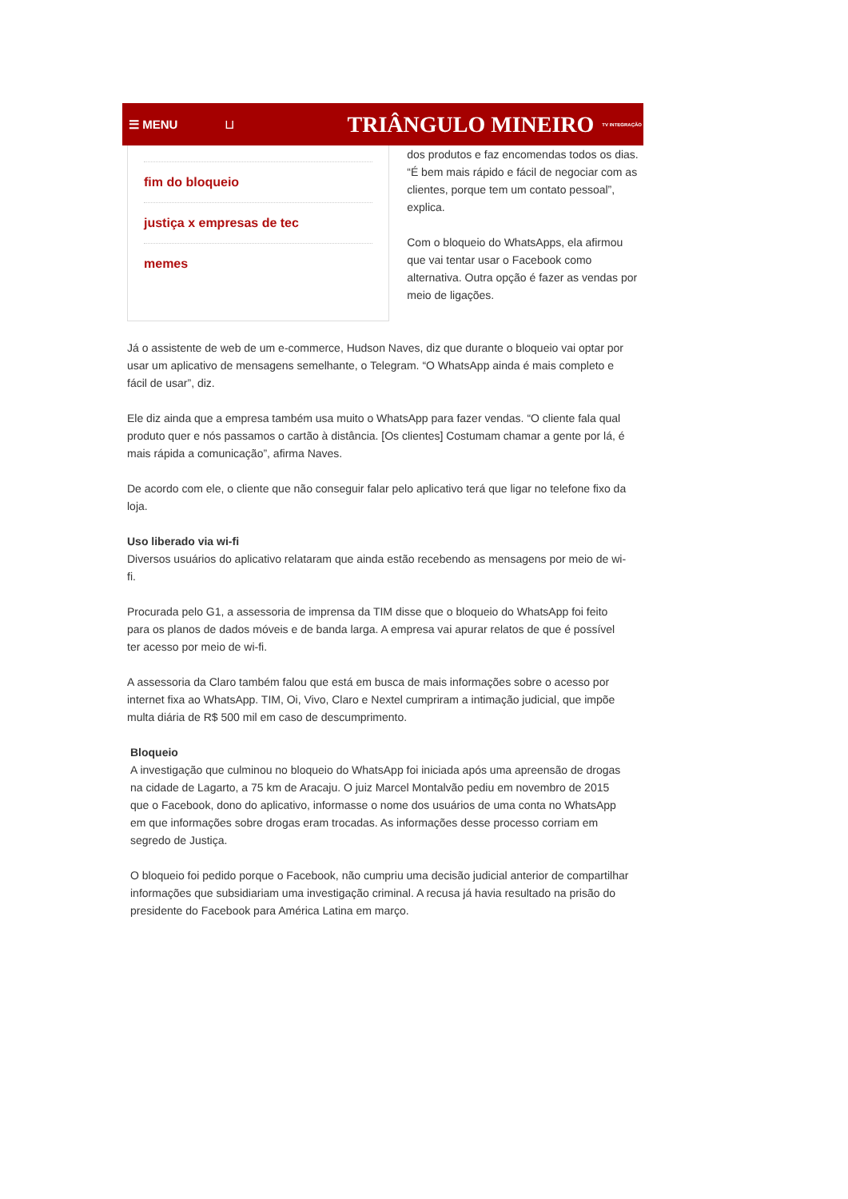☰ MENU ⊔ TRIÂNGULO MINEIRO TV INTEGRAÇÃO
fim do bloqueio
justiça x empresas de tec
memes
dos produtos e faz encomendas todos os dias. “É bem mais rápido e fácil de negociar com as clientes, porque tem um contato pessoal”, explica.
Com o bloqueio do WhatsApps, ela afirmou que vai tentar usar o Facebook como alternativa. Outra opção é fazer as vendas por meio de ligações.
Já o assistente de web de um e-commerce, Hudson Naves, diz que durante o bloqueio vai optar por usar um aplicativo de mensagens semelhante, o Telegram. “O WhatsApp ainda é mais completo e fácil de usar”, diz.
Ele diz ainda que a empresa também usa muito o WhatsApp para fazer vendas. “O cliente fala qual produto quer e nós passamos o cartão à distância. [Os clientes] Costumam chamar a gente por lá, é mais rápida a comunicação”, afirma Naves.
De acordo com ele, o cliente que não conseguir falar pelo aplicativo terá que ligar no telefone fixo da loja.
Uso liberado via wi-fi
Diversos usuários do aplicativo relataram que ainda estão recebendo as mensagens por meio de wi-fi.
Procurada pelo G1, a assessoria de imprensa da TIM disse que o bloqueio do WhatsApp foi feito para os planos de dados móveis e de banda larga. A empresa vai apurar relatos de que é possível ter acesso por meio de wi-fi.
A assessoria da Claro também falou que está em busca de mais informações sobre o acesso por internet fixa ao WhatsApp. TIM, Oi, Vivo, Claro e Nextel cumpriram a intimação judicial, que impõe multa diária de R$ 500 mil em caso de descumprimento.
Bloqueio
A investigação que culminou no bloqueio do WhatsApp foi iniciada após uma apreensão de drogas na cidade de Lagarto, a 75 km de Aracaju. O juiz Marcel Montalvão pediu em novembro de 2015 que o Facebook, dono do aplicativo, informasse o nome dos usuários de uma conta no WhatsApp em que informações sobre drogas eram trocadas. As informações desse processo corriam em segredo de Justiça.
O bloqueio foi pedido porque o Facebook, não cumpriu uma decisão judicial anterior de compartilhar informações que subsidiariam uma investigação criminal. A recusa já havia resultado na prisão do presidente do Facebook para América Latina em março.